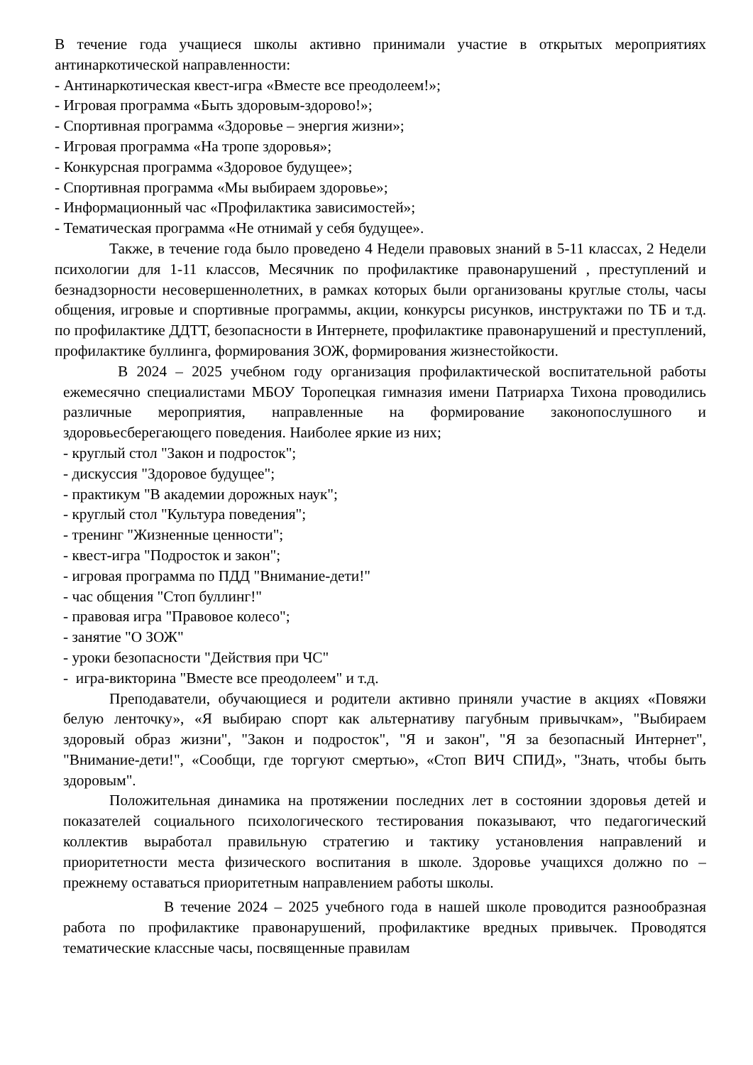В течение года учащиеся школы активно принимали участие в открытых мероприятиях антинаркотической направленности:
- Антинаркотическая квест-игра «Вместе все преодолеем!»;
- Игровая программа «Быть здоровым-здорово!»;
- Спортивная программа «Здоровье – энергия жизни»;
- Игровая программа «На тропе здоровья»;
- Конкурсная программа «Здоровое будущее»;
- Спортивная программа «Мы выбираем здоровье»;
- Информационный час «Профилактика зависимостей»;
- Тематическая программа «Не отнимай у себя будущее».
Также, в течение года было проведено 4 Недели правовых знаний в 5-11 классах, 2 Недели психологии для 1-11 классов, Месячник по профилактике правонарушений , преступлений и безнадзорности несовершеннолетних, в рамках которых были организованы круглые столы, часы общения, игровые и спортивные программы, акции, конкурсы рисунков, инструктажи по ТБ и т.д. по профилактике ДДТТ, безопасности в Интернете, профилактике правонарушений и преступлений, профилактике буллинга, формирования ЗОЖ, формирования жизнестойкости.
В 2024 – 2025 учебном году организация профилактической воспитательной работы ежемесячно специалистами МБОУ Торопецкая гимназия имени Патриарха Тихона проводились различные мероприятия, направленные на формирование законопослушного и здоровьесберегающего поведения. Наиболее яркие из них;
- круглый стол "Закон и подросток";
- дискуссия "Здоровое будущее";
- практикум "В академии дорожных наук";
- круглый стол "Культура поведения";
- тренинг "Жизненные ценности";
- квест-игра "Подросток и закон";
- игровая программа по ПДД "Внимание-дети!"
- час общения "Стоп буллинг!"
- правовая игра "Правовое колесо";
- занятие "О ЗОЖ"
- уроки безопасности "Действия при ЧС"
- игра-викторина "Вместе все преодолеем" и т.д.
Преподаватели, обучающиеся и родители активно приняли участие в акциях «Повяжи белую ленточку», «Я выбираю спорт как альтернативу пагубным привычкам», "Выбираем здоровый образ жизни", "Закон и подросток", "Я и закон", "Я за безопасный Интернет", "Внимание-дети!", «Сообщи, где торгуют смертью», «Стоп ВИЧ СПИД», "Знать, чтобы быть здоровым".
Положительная динамика на протяжении последних лет в состоянии здоровья детей и показателей социального психологического тестирования показывают, что педагогический коллектив выработал правильную стратегию и тактику установления направлений и приоритетности места физического воспитания в школе. Здоровье учащихся должно по – прежнему оставаться приоритетным направлением работы школы.
В течение 2024 – 2025 учебного года в нашей школе проводится разнообразная работа по профилактике правонарушений, профилактике вредных привычек. Проводятся тематические классные часы, посвященные правилам